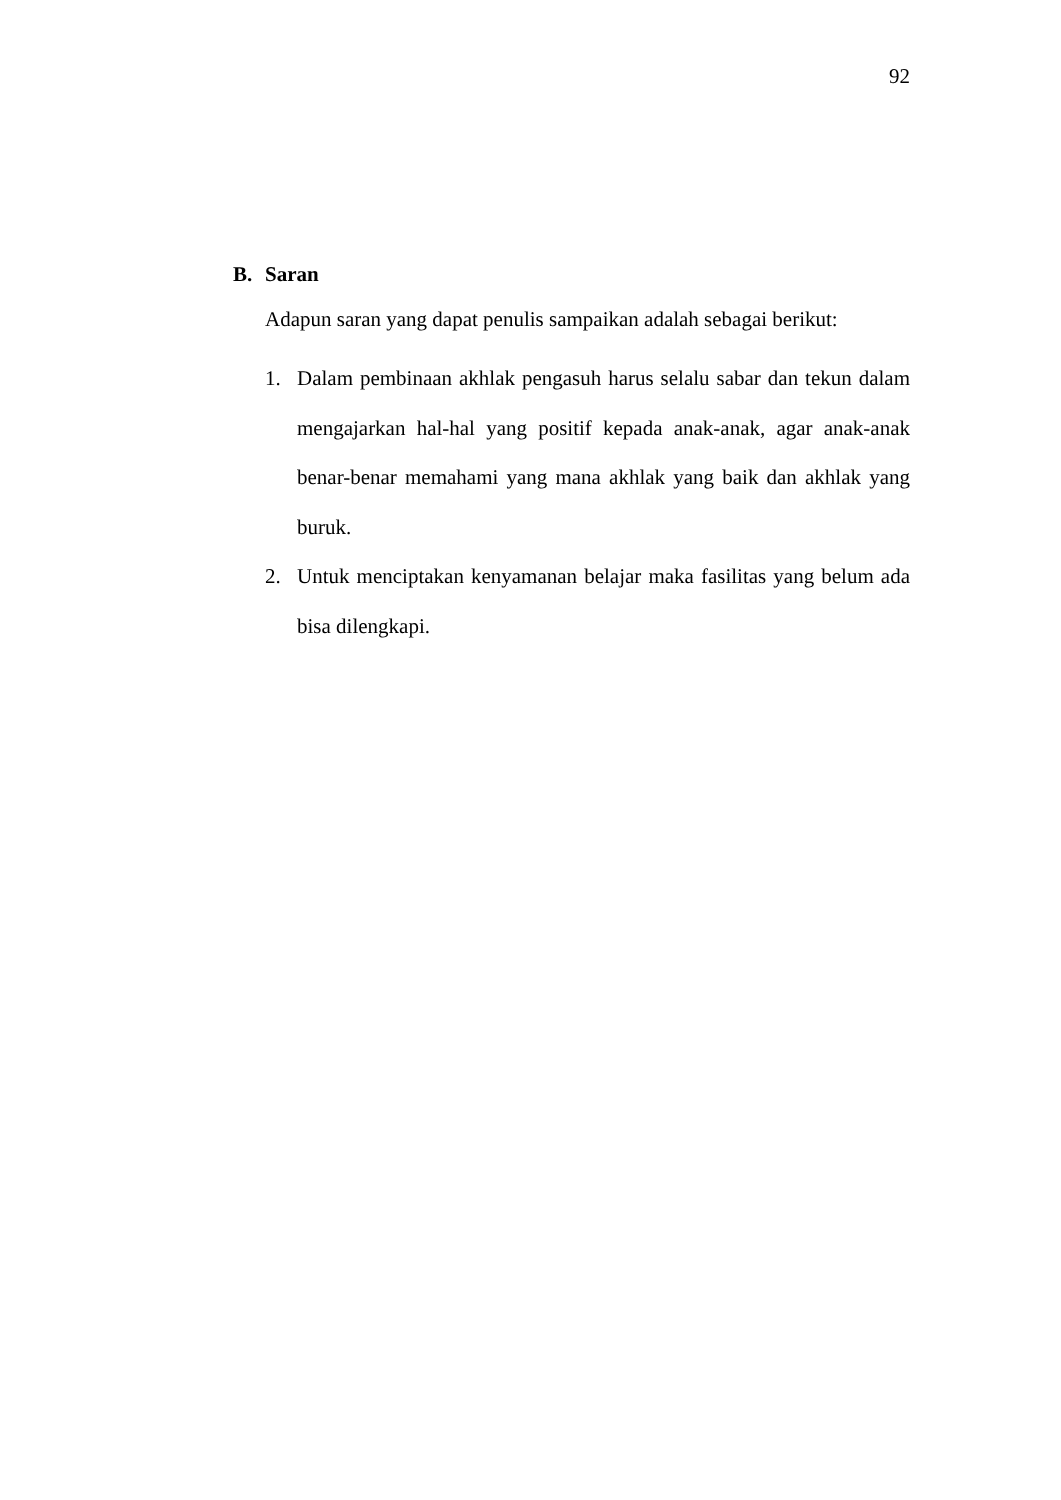92
B. Saran
Adapun saran yang dapat penulis sampaikan adalah sebagai berikut:
1. Dalam pembinaan akhlak pengasuh harus selalu sabar dan tekun dalam mengajarkan hal-hal yang positif kepada anak-anak, agar anak-anak benar-benar memahami yang mana akhlak yang baik dan akhlak yang buruk.
2. Untuk menciptakan kenyamanan belajar maka fasilitas yang belum ada bisa dilengkapi.